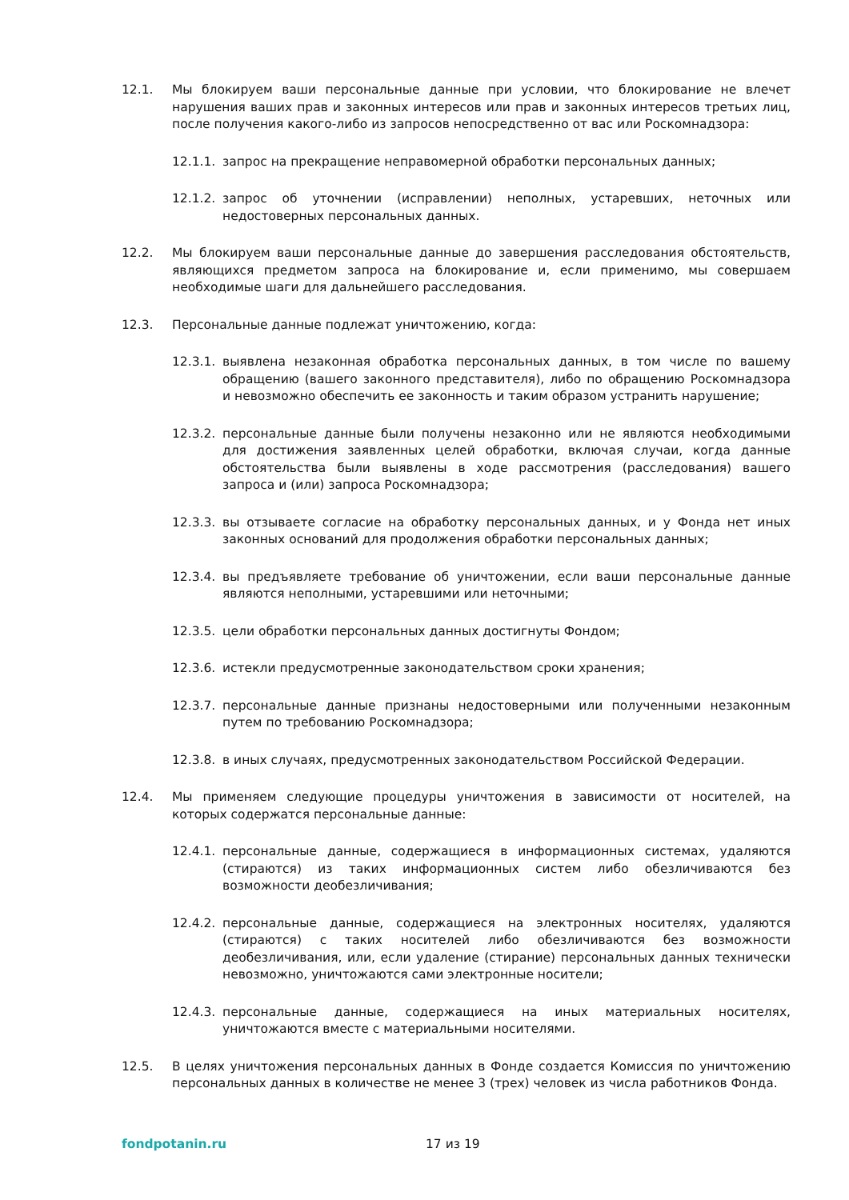12.1. Мы блокируем ваши персональные данные при условии, что блокирование не влечет нарушения ваших прав и законных интересов или прав и законных интересов третьих лиц, после получения какого-либо из запросов непосредственно от вас или Роскомнадзора:
12.1.1.
запрос на прекращение неправомерной обработки персональных данных;
12.1.2.
запрос об уточнении (исправлении) неполных, устаревших, неточных или недостоверных персональных данных.
12.2. Мы блокируем ваши персональные данные до завершения расследования обстоятельств, являющихся предметом запроса на блокирование и, если применимо, мы совершаем необходимые шаги для дальнейшего расследования.
12.3. Персональные данные подлежат уничтожению, когда:
12.3.1.
выявлена незаконная обработка персональных данных, в том числе по вашему обращению (вашего законного представителя), либо по обращению Роскомнадзора и невозможно обеспечить ее законность и таким образом устранить нарушение;
12.3.2.
персональные данные были получены незаконно или не являются необходимыми для достижения заявленных целей обработки, включая случаи, когда данные обстоятельства были выявлены в ходе рассмотрения (расследования) вашего запроса и (или) запроса Роскомнадзора;
12.3.3.
вы отзываете согласие на обработку персональных данных, и у Фонда нет иных законных оснований для продолжения обработки персональных данных;
12.3.4.
вы предъявляете требование об уничтожении, если ваши персональные данные являются неполными, устаревшими или неточными;
12.3.5.
цели обработки персональных данных достигнуты Фондом;
12.3.6.
истекли предусмотренные законодательством сроки хранения;
12.3.7.
персональные данные признаны недостоверными или полученными незаконным путем по требованию Роскомнадзора;
12.3.8.
в иных случаях, предусмотренных законодательством Российской Федерации.
12.4. Мы применяем следующие процедуры уничтожения в зависимости от носителей, на которых содержатся персональные данные:
12.4.1.
персональные данные, содержащиеся в информационных системах, удаляются (стираются) из таких информационных систем либо обезличиваются без возможности деобезличивания;
12.4.2.
персональные данные, содержащиеся на электронных носителях, удаляются (стираются) с таких носителей либо обезличиваются без возможности деобезличивания, или, если удаление (стирание) персональных данных технически невозможно, уничтожаются сами электронные носители;
12.4.3.
персональные данные, содержащиеся на иных материальных носителях, уничтожаются вместе с материальными носителями.
12.5. В целях уничтожения персональных данных в Фонде создается Комиссия по уничтожению персональных данных в количестве не менее 3 (трех) человек из числа работников Фонда.
fondpotanin.ru 17 из 19